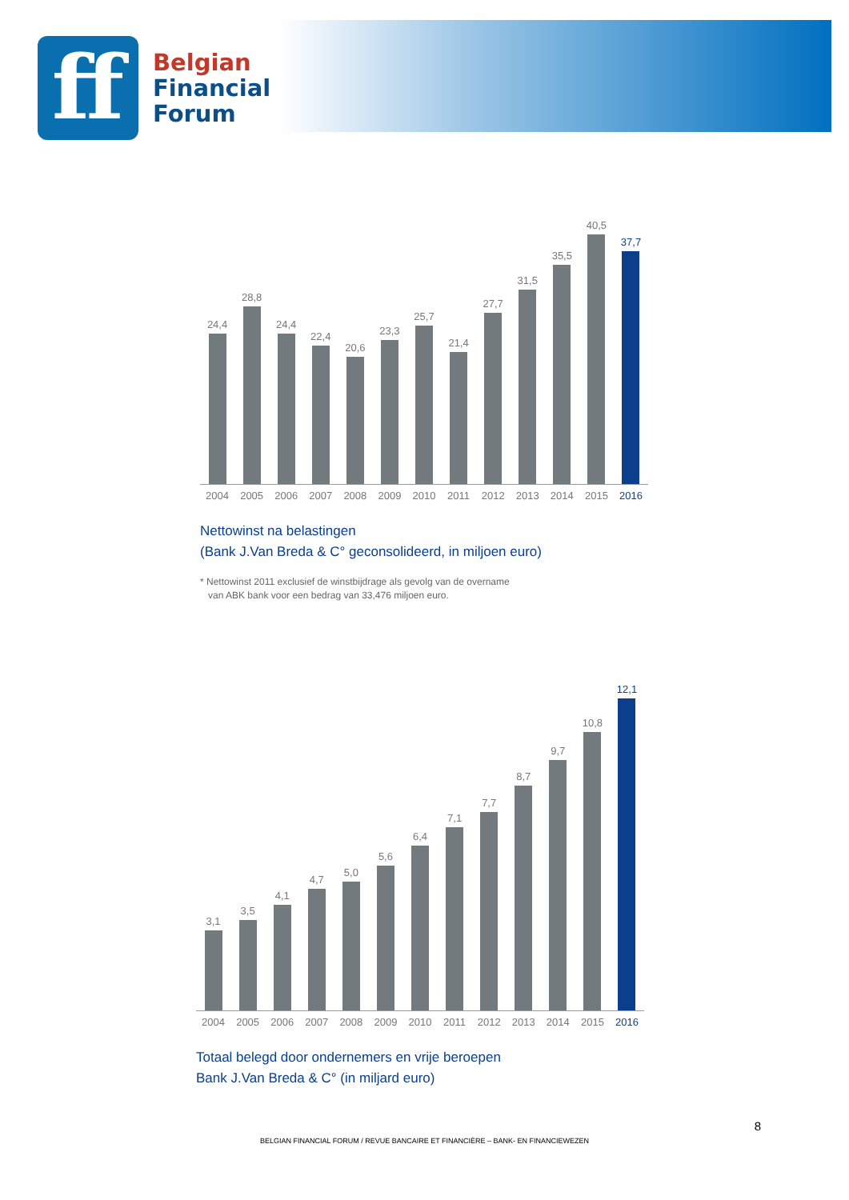ff
Belgian
Financial
Forum
24,4
28,8
24,4
22,4
20,6
23,3
25,7
21,4
27,7
31,5
35,5
40,5
37,7
2004 2005 2006 2007 2008 2009 2010 2011 2012 2013 2014 2015 2016
Nettowinst na belastingen
(Bank J.Van Breda & C° geconsolideerd, in miljoen euro)
* Nettowinst 2011 exclusief de winstbijdrage als gevolg van de overname
van ABK bank voor een bedrag van 33,476 miljoen euro.
3,1
3,5
4,1
4,7
5,0
5,6
6,4
7,1
7,7
8,7
9,7
10,8
12,1
2004 2005 2006 2007 2008 2009 2010 2011 2012 2013 2014 2015 2016
Totaal belegd door ondernemers en vrije beroepen
Bank J.Van Breda & C° (in miljard euro)
8
BELGIAN FINANCIAL FORUM / REVUE BANCAIRE ET FINANCIÈRE – BANK- EN FINANCIEWEZEN